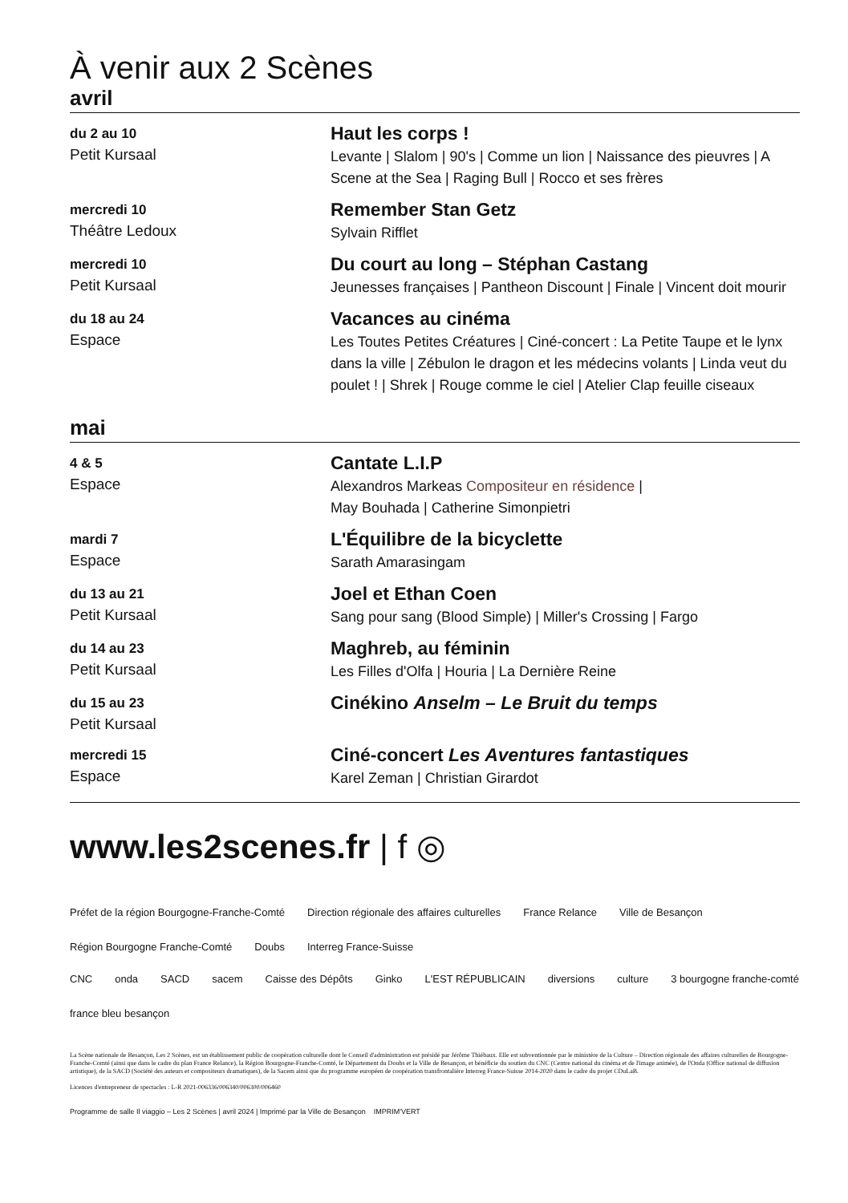À venir aux 2 Scènes
avril
du 2 au 10
Petit Kursaal
Haut les corps !
Levante | Slalom | 90's | Comme un lion | Naissance des pieuvres | A Scene at the Sea | Raging Bull | Rocco et ses frères
mercredi 10
Théâtre Ledoux
Remember Stan Getz
Sylvain Rifflet
mercredi 10
Petit Kursaal
Du court au long – Stéphan Castang
Jeunesses françaises | Pantheon Discount | Finale | Vincent doit mourir
du 18 au 24
Espace
Vacances au cinéma
Les Toutes Petites Créatures | Ciné-concert : La Petite Taupe et le lynx dans la ville | Zébulon le dragon et les médecins volants | Linda veut du poulet ! | Shrek | Rouge comme le ciel | Atelier Clap feuille ciseaux
mai
4 & 5
Espace
Cantate L.I.P
Alexandros Markeas Compositeur en résidence |
May Bouhada | Catherine Simonpietri
mardi 7
Espace
L'Équilibre de la bicyclette
Sarath Amarasingam
du 13 au 21
Petit Kursaal
Joel et Ethan Coen
Sang pour sang (Blood Simple) | Miller's Crossing | Fargo
du 14 au 23
Petit Kursaal
Maghreb, au féminin
Les Filles d'Olfa | Houria | La Dernière Reine
du 15 au 23
Petit Kursaal
Cinékino Anselm – Le Bruit du temps
mercredi 15
Espace
Ciné-concert Les Aventures fantastiques
Karel Zeman | Christian Girardot
www.les2scenes.fr | f ◎
Préfet de la région Bourgogne-Franche-Comté Direction régionale des affaires culturelles France Relance Ville de Besançon Région Bourgogne Franche-Comté Doubs Interreg France-Suisse
CNC onda SACD sacem Caisse des Dépôts Ginko L'EST RÉPUBLICAIN diversions culture 3 bourgogne franche-comté france bleu besançon
La Scène nationale de Besançon, Les 2 Scènes, est un établissement public de coopération culturelle dont le Conseil d'administration est présidé par Jérôme Thiébaux. Elle est subventionnée par le ministère de la Culture – Direction régionale des affaires culturelles de Bourgogne-Franche-Comté (ainsi que dans le cadre du plan France Relance), la Région Bourgogne-Franche-Comté, le Département du Doubs et la Ville de Besançon, et bénéficie du soutien du CNC (Centre national du cinéma et de l'image animée), de l'Onda (Office national de diffusion artistique), de la SACD (Société des auteurs et compositeurs dramatiques), de la Sacem ainsi que du programme européen de coopération transfrontalière Interreg France-Suisse 2014-2020 dans le cadre du projet CDuLaB.
Licences d'entrepreneur de spectacles : L-R 2021-006336/006340/006300/006460
Programme de salle Il viaggio – Les 2 Scènes | avril 2024 | Imprimé par la Ville de Besançon IMPRIM'VERT